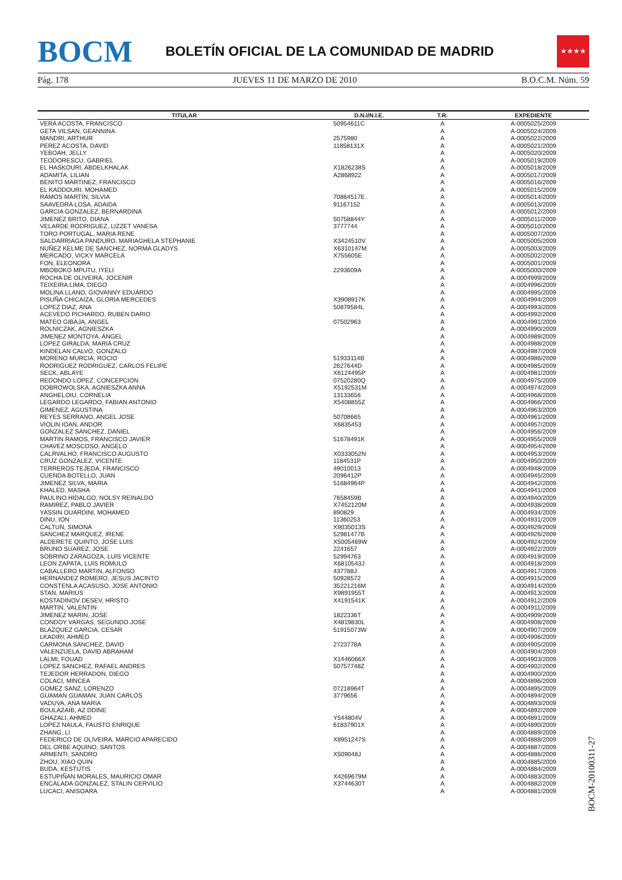BOCM
BOLETÍN OFICIAL DE LA COMUNIDAD DE MADRID
★★★★
Pág. 178 JUEVES 11 DE MARZO DE 2010 B.O.C.M. Núm. 59
| TITULAR | D.N.I/N.I.E. | T.R. | EXPEDIENTE |
| --- | --- | --- | --- |
| VERA ACOSTA, FRANCISCO | 50954611C | A | A-0005025/2009 |
| GETA VILSAN, GEANNINA | | A | A-0005024/2009 |
| MANDRI, ARTHUR | 2575980 | A | A-0005022/2009 |
| PEREZ ACOSTA, DAVID | 11858131X | A | A-0005021/2009 |
| YEBOAH, JELLY | | A | A-0005020/2009 |
| TEODORESCU, GABRIEL | | A | A-0005019/2009 |
| EL HASKOURI, ABDELKHALAK | X1826238S | A | A-0005018/2009 |
| ADAMITA, LILIAN | A2868922 | A | A-0005017/2009 |
| BENITO MARTINEZ, FRANCISCO | | A | A-0005016/2009 |
| EL KADDOURI, MOHAMED | | A | A-0005015/2009 |
| RAMOS MARTIN, SILVIA | 70864517E | A | A-0005014/2009 |
| SAAVEDRA LOSA, ADAIDA | 91167152 | A | A-0005013/2009 |
| GARCIA GONZALEZ, BERNARDINA | | A | A-0005012/2009 |
| JIMENEZ BRITO, DIANA | 50758844Y | A | A-0005011/2009 |
| VELARDE RODRIGUEZ, LIZZET VANESA | 3777744 | A | A-0005010/2009 |
| TORO PORTUGAL, MARIA RENE | | A | A-0005007/2009 |
| SALDARRIAGA PANDURO, MARIAGHELA STEPHANIE | X3424510V | A | A-0005005/2009 |
| NUÑEZ KELME DE SANCHEZ, NORMA GLADYS | X6310147M | A | A-0005003/2009 |
| MERCADO, VICKY MARCELA | X755605E | A | A-0005002/2009 |
| FON, ELEONORA | | A | A-0005001/2009 |
| MBOBOKO MPUTU, IYELI | 2293609A | A | A-0005000/2009 |
| ROCHA DE OLIVEIRA, JOCENIR | | A | A-0004999/2009 |
| TEIXEIRA LIMA, DIEGO | | A | A-0004996/2009 |
| MOLINA LLANO, GIOVANNY EDUARDO | | A | A-0004995/2009 |
| PISUÑA CHICAIZA, GLORIA MERCEDES | X3908917K | A | A-0004994/2009 |
| LOPEZ DIAZ, ANA | 50879584L | A | A-0004993/2009 |
| ACEVEDO PICHARDO, RUBEN DARIO | | A | A-0004992/2009 |
| MATEO GIBAJA, ANGEL | 07502963 | A | A-0004991/2009 |
| ROLNICZAK, AGNIESZKA | | A | A-0004990/2009 |
| JIMENEZ MONTOYA, ANGEL | | A | A-0004989/2009 |
| LOPEZ GIRALDA, MARIA CRUZ | | A | A-0004988/2009 |
| KINDELAN CALVO, GONZALO | | A | A-0004987/2009 |
| MORENO MURCIA, ROCIO | 51933114B | A | A-0004986/2009 |
| RODRIGUEZ RODRIGUEZ, CARLOS FELIPE | 2627644D | A | A-0004985/2009 |
| SECK, ABLAYE | X6124495P | A | A-0004981/2009 |
| REDONDO LOPEZ, CONCEPCION | 07520280Q | A | A-0004975/2009 |
| DOBROWOLSKA, AGNIESZKA ANNA | X5192531M | A | A-0004974/2009 |
| ANGHELOIU, CORNELIA | 13133656 | A | A-0004968/2009 |
| LEGARDO LEGARDO, FABIAN ANTONIO | X5408855Z | A | A-0004966/2009 |
| GIMENEZ, AGUSTINA | | A | A-0004963/2009 |
| REYES SERRANO, ANGEL JOSE | 50708665 | A | A-0004961/2009 |
| VIOLIN IOAN, ANDOR | X6835453 | A | A-0004957/2009 |
| GONZALEZ SANCHEZ, DANIEL | | A | A-0004956/2009 |
| MARTIN RAMOS, FRANCISCO JAVIER | 51678491K | A | A-0004955/2009 |
| CHAVEZ MOSCOSO, ANGELO | | A | A-0004954/2009 |
| CALRVALHO, FRANCISCO AUGUSTO | X0333052N | A | A-0004953/2009 |
| CRUZ GONZALEZ, VICENTE | 1184531P | A | A-0004950/2009 |
| TERREROS TEJEDA, FRANCISCO | 49010013 | A | A-0004948/2009 |
| CUENDA BOTELLO, JUAN | 2096412P | A | A-0004945/2009 |
| JIMENEZ SILVA, MARIA | 51684964P | A | A-0004942/2009 |
| KHALED, MASHA | | A | A-0004941/2009 |
| PAULINO HIDALGO, NOLSY REINALDO | 7658459B | A | A-0004940/2009 |
| RAMIREZ, PABLO JAVIER | X7452120M | A | A-0004938/2009 |
| YASSIN OUARDINI, MOHAMED | 890829 | A | A-0004934/2009 |
| DINU, ION | 11360253 | A | A-0004931/2009 |
| CALTUN, SIMONA | X9035013S | A | A-0004929/2009 |
| SANCHEZ MARQUEZ, IRENE | 52981477B | A | A-0004926/2009 |
| ALDERETE QUINTO, JOSE LUIS | X5005469W | A | A-0004924/2009 |
| BRUNO SUAREZ, JOSE | 2241657 | A | A-0004922/2009 |
| SOBRINO ZARAGOZA, LUIS VICENTE | 52994763 | A | A-0004919/2009 |
| LEON ZAPATA, LUIS ROMULO | X6810543J | A | A-0004918/2009 |
| CABALLERO MARTIN, ALFONSO | 437788J | A | A-0004917/2009 |
| HERNANDEZ ROMERO, JESUS JACINTO | 50928572 | A | A-0004915/2009 |
| CONSTENLA ACASUSO, JOSE ANTONIO | 35221216M | A | A-0004914/2009 |
| STAN, MARIUS | X9891955T | A | A-0004913/2009 |
| KOSTADINOV DESEV, HRISTO | X4191541K | A | A-0004912/2009 |
| MARTIN, VALENTIN | | A | A-0004911/2009 |
| JIMENEZ MARIN, JOSE | 1822336T | A | A-0004909/2009 |
| CONDOY VARGAS, SEGUNDO JOSE | X4819830L | A | A-0004908/2009 |
| BLAZQUEZ GARCIA, CESAR | 51915073W | A | A-0004907/2009 |
| LKADIRI, AHMED | | A | A-0004906/2009 |
| CARMONA SANCHEZ, DAVID | 2723778A | A | A-0004905/2009 |
| VALENZUELA, DAVID ABRAHAM | | A | A-0004904/2009 |
| LALMI, FOUAD | X1446066X | A | A-0004903/2009 |
| LOPEZ SANCHEZ, RAFAEL ANDRES | 50757748Z | A | A-0004902/2009 |
| TEJEDOR HERRADON, DIEGO | | A | A-0004900/2009 |
| COLACI, MINCEA | | A | A-0004896/2009 |
| GOMEZ SANZ, LORENZO | 07218964T | A | A-0004895/2009 |
| GUAMAN GUAMAN, JUAN CARLOS | 3779656 | A | A-0004894/2009 |
| VADUVA, ANA MARIA | | A | A-0004893/2009 |
| BOULAZAIB, AZ DDINE | | A | A-0004892/2009 |
| GHAZALI, AHMED | Y544804V | A | A-0004891/2009 |
| LOPEZ NAULA, FAUSTO ENRIQUE | 61837901X | A | A-0004890/2009 |
| ZHANG, LI | | A | A-0004889/2009 |
| FEDERICO DE OLIVEIRA, MARCIO APARECIDO | X8951247S | A | A-0004888/2009 |
| DEL ORBE AQUINO, SANTOS | | A | A-0004887/2009 |
| ARMENTI, SANDRO | X509048J | A | A-0004886/2009 |
| ZHOU, XIAO QUIN | | A | A-0004885/2009 |
| BUDA, KESTUTIS | | A | A-0004884/2009 |
| ESTUPIÑAN MORALES, MAURICIO OMAR | X4269679M | A | A-0004883/2009 |
| ENCALADA GONZALEZ, STALIN CERVILIO | X3744630T | A | A-0004882/2009 |
| LUCACI, ANISOARA | | A | A-0004881/2009 |
BOCM-20100311-27